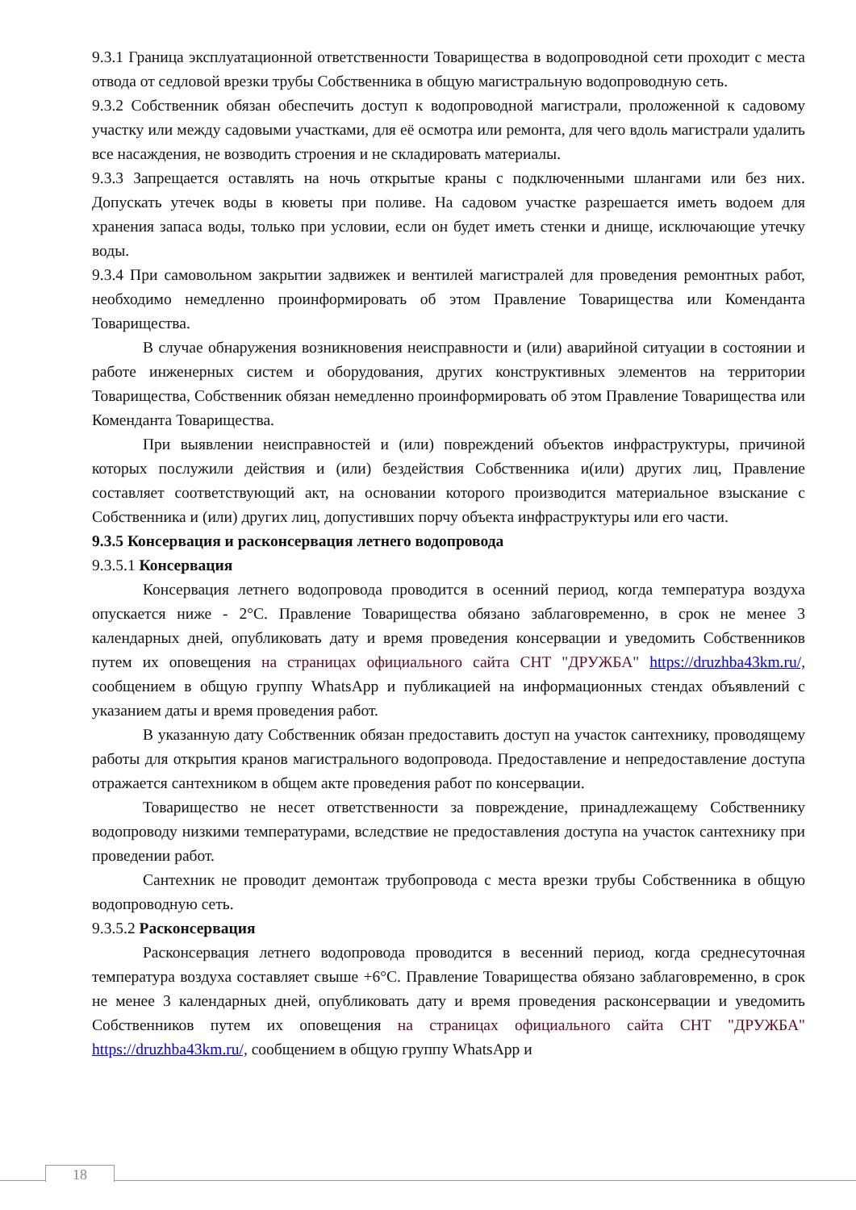9.3.1 Граница эксплуатационной ответственности Товарищества в водопроводной сети проходит с места отвода от седловой врезки трубы Собственника в общую магистральную водопроводную сеть.
9.3.2 Собственник обязан обеспечить доступ к водопроводной магистрали, проложенной к садовому участку или между садовыми участками, для её осмотра или ремонта, для чего вдоль магистрали удалить все насаждения, не возводить строения и не складировать материалы.
9.3.3 Запрещается оставлять на ночь открытые краны с подключенными шлангами или без них. Допускать утечек воды в кюветы при поливе. На садовом участке разрешается иметь водоем для хранения запаса воды, только при условии, если он будет иметь стенки и днище, исключающие утечку воды.
9.3.4 При самовольном закрытии задвижек и вентилей магистралей для проведения ремонтных работ, необходимо немедленно проинформировать об этом Правление Товарищества или Коменданта Товарищества.
В случае обнаружения возникновения неисправности и (или) аварийной ситуации в состоянии и работе инженерных систем и оборудования, других конструктивных элементов на территории Товарищества, Собственник обязан немедленно проинформировать об этом Правление Товарищества или Коменданта Товарищества.
При выявлении неисправностей и (или) повреждений объектов инфраструктуры, причиной которых послужили действия и (или) бездействия Собственника и(или) других лиц, Правление составляет соответствующий акт, на основании которого производится материальное взыскание с Собственника и (или) других лиц, допустивших порчу объекта инфраструктуры или его части.
9.3.5 Консервация и расконсервация летнего водопровода
9.3.5.1 Консервация
Консервация летнего водопровода проводится в осенний период, когда температура воздуха опускается ниже - 2°С. Правление Товарищества обязано заблаговременно, в срок не менее 3 календарных дней, опубликовать дату и время проведения консервации и уведомить Собственников путем их оповещения на страницах официального сайта СНТ "ДРУЖБА" https://druzhba43km.ru/, сообщением в общую группу WhatsApp и публикацией на информационных стендах объявлений с указанием даты и время проведения работ.
В указанную дату Собственник обязан предоставить доступ на участок сантехнику, проводящему работы для открытия кранов магистрального водопровода. Предоставление и непредоставление доступа отражается сантехником в общем акте проведения работ по консервации.
Товарищество не несет ответственности за повреждение, принадлежащему Собственнику водопроводу низкими температурами, вследствие не предоставления доступа на участок сантехнику при проведении работ.
Сантехник не проводит демонтаж трубопровода с места врезки трубы Собственника в общую водопроводную сеть.
9.3.5.2 Расконсервация
Расконсервация летнего водопровода проводится в весенний период, когда среднесуточная температура воздуха составляет свыше +6°С. Правление Товарищества обязано заблаговременно, в срок не менее 3 календарных дней, опубликовать дату и время проведения расконсервации и уведомить Собственников путем их оповещения на страницах официального сайта СНТ "ДРУЖБА" https://druzhba43km.ru/, сообщением в общую группу WhatsApp и
18